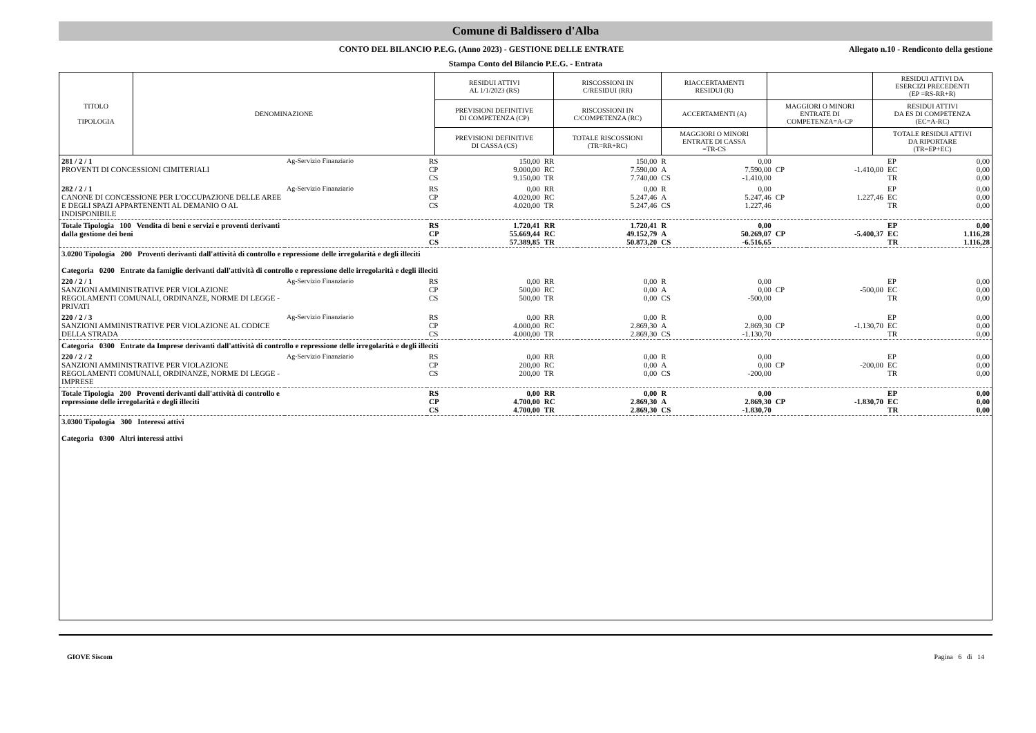Comune di Baldissero d'Alba
CONTO DEL BILANCIO P.E.G. (Anno 2023) - GESTIONE DELLE ENTRATE
Allegato n.10 - Rendiconto della gestione
Stampa Conto del Bilancio P.E.G. - Entrata
| TITOLO TIPOLOGIA | DENOMINAZIONE | RESIDUI ATTIVI AL 1/1/2023 (RS) | RISCOSSIONI IN C/RESIDUI (RR) | RIACCERTAMENTI RESIDUI (R) | | RESIDUI ATTIVI DA ESERCIZI PRECEDENTI (EP =RS-RR+R) |
| --- | --- | --- | --- | --- | --- | --- |
| | | PREVISIONI DEFINITIVE DI COMPETENZA (CP) | RISCOSSIONI IN C/COMPETENZA (RC) | ACCERTAMENTI (A) | MAGGIORI O MINORI ENTRATE DI COMPETENZA=A-CP | RESIDUI ATTIVI DA ES DI COMPETENZA (EC=A-RC) |
| | | PREVISIONI DEFINITIVE DI CASSA (CS) | TOTALE RISCOSSIONI (TR=RR+RC) | MAGGIORI O MINORI ENTRATE DI CASSA =TR-CS | | TOTALE RESIDUI ATTIVI DA RIPORTARE (TR=EP+EC) |
| 281 / 2 / 1 PROVENTI DI CONCESSIONI CIMITERIALI | Ag-Servizio Finanziario | RS CP CS | 150,00 9.000,00 9.150,00 | RR RC TR | 150,00 7.590,00 7.740,00 | R A CS | 0,00 7.590,00 -1.410,00 | CP | -1.410,00 | EP EC TR | 0,00 0,00 0,00 |
| 282 / 2 / 1 CANONE DI CONCESSIONE PER L'OCCUPAZIONE DELLE AREE E DEGLI SPAZI APPARTENENTI AL DEMANIO O AL INDISPONIBILE | Ag-Servizio Finanziario | RS CP CS | 0,00 4.020,00 4.020,00 | RR RC TR | 0,00 5.247,46 5.247,46 | R A CS | 0,00 5.247,46 1.227,46 | CP | 1.227,46 | EP EC TR | 0,00 0,00 0,00 |
| Totale Tipologia 100 Vendita di beni e servizi e proventi derivanti dalla gestione dei beni | | RS CP CS | 1.720,41 55.669,44 57.389,85 | RR RC TR | 1.720,41 49.152,79 50.873,20 | R A CS | 0,00 50.269,07 -6.516,65 | CP | -5.400,37 | EP EC TR | 0,00 1.116,28 1.116,28 |
| 3.0200 Tipologia 200 Proventi derivanti dall'attività di controllo e repressione delle irregolarità e degli illeciti Categoria 0200 Entrate da famiglie derivanti dall'attività di controllo e repressione delle irregolarità e degli illeciti | | | | | | | | | | | |
| 220 / 2 / 1 SANZIONI AMMINISTRATIVE PER VIOLAZIONE REGOLAMENTI COMUNALI, ORDINANZE, NORME DI LEGGE - PRIVATI | Ag-Servizio Finanziario | RS CP CS | 0,00 500,00 500,00 | RR RC TR | 0,00 0,00 0,00 | R A CS | 0,00 0,00 -500,00 | CP | -500,00 | EP EC TR | 0,00 0,00 0,00 |
| 220 / 2 / 3 SANZIONI AMMINISTRATIVE PER VIOLAZIONE AL CODICE DELLA STRADA | Ag-Servizio Finanziario | RS CP CS | 0,00 4.000,00 4.000,00 | RR RC TR | 0,00 2.869,30 2.869,30 | R A CS | 0,00 2.869,30 -1.130,70 | CP | -1.130,70 | EP EC TR | 0,00 0,00 0,00 |
| Categoria 0300 Entrate da Imprese derivanti dall'attività di controllo e repressione delle irregolarità e degli illeciti | | | | | | | | | | | |
| 220 / 2 / 2 SANZIONI AMMINISTRATIVE PER VIOLAZIONE REGOLAMENTI COMUNALI, ORDINANZE, NORME DI LEGGE - IMPRESE | Ag-Servizio Finanziario | RS CP CS | 0,00 200,00 200,00 | RR RC TR | 0,00 0,00 0,00 | R A CS | 0,00 0,00 -200,00 | CP | -200,00 | EP EC TR | 0,00 0,00 0,00 |
| Totale Tipologia 200 Proventi derivanti dall'attività di controllo e repressione delle irregolarità e degli illeciti | | RS CP CS | 0,00 4.700,00 4.700,00 | RR RC TR | 0,00 2.869,30 2.869,30 | R A CS | 0,00 2.869,30 -1.830,70 | CP | -1.830,70 | EP EC TR | 0,00 0,00 0,00 |
| 3.0300 Tipologia 300 Interessi attivi Categoria 0300 Altri interessi attivi | | | | | | | | | | | |
GIOVE Siscom Pagina 6 di 14